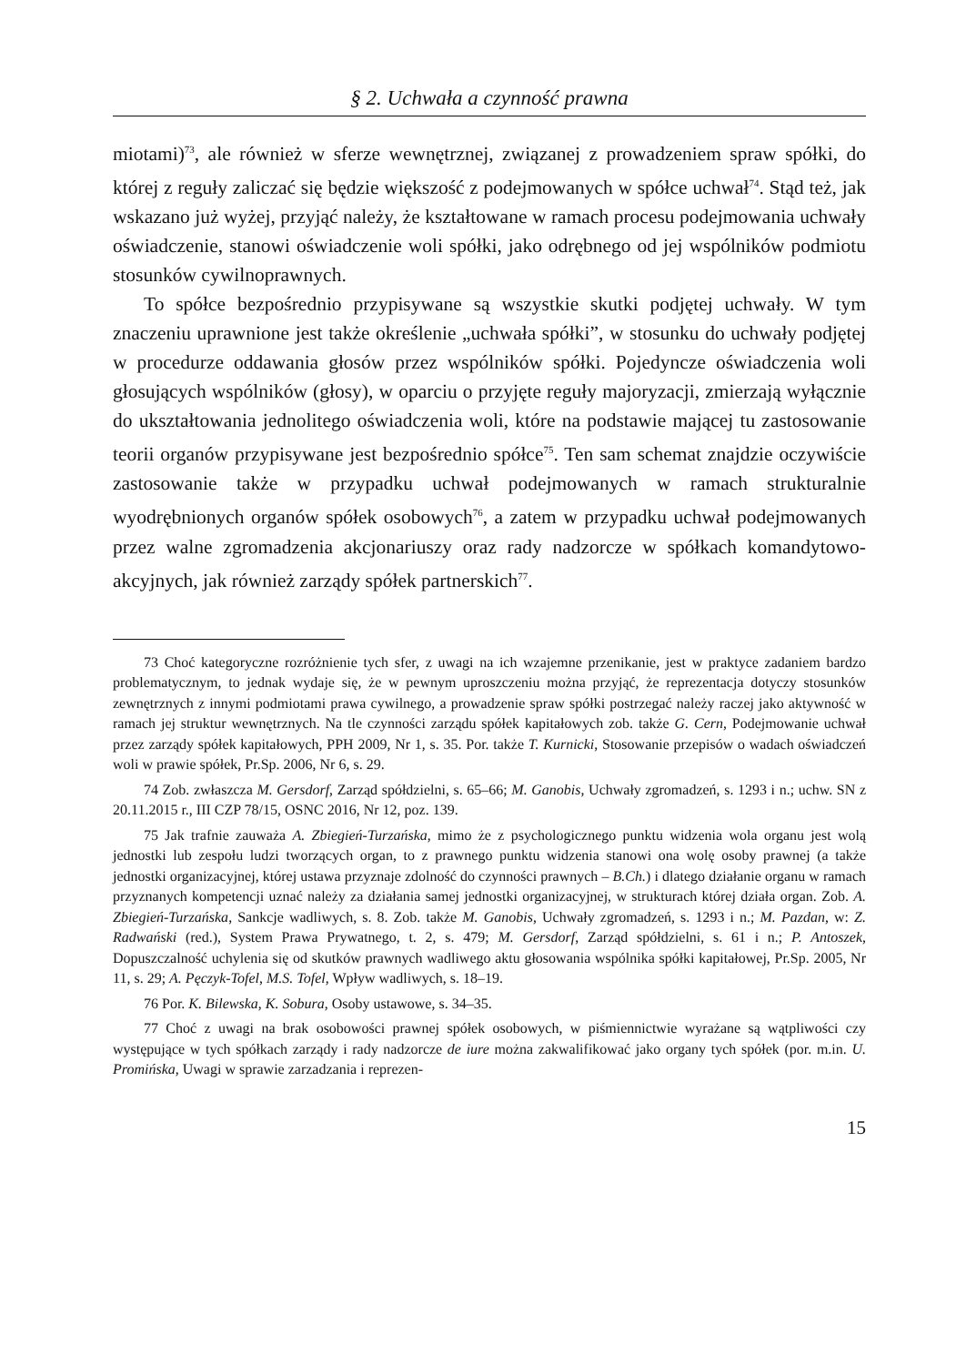§ 2. Uchwała a czynność prawna
miotami)<sup>73</sup>, ale również w sferze wewnętrznej, związanej z prowadzeniem spraw spółki, do której z reguły zaliczać się będzie większość z podejmowanych w spółce uchwał<sup>74</sup>. Stąd też, jak wskazano już wyżej, przyjąć należy, że kształtowane w ramach procesu podejmowania uchwały oświadczenie, stanowi oświadczenie woli spółki, jako odrębnego od jej wspólników podmiotu stosunków cywilnoprawnych.
To spółce bezpośrednio przypisywane są wszystkie skutki podjętej uchwały. W tym znaczeniu uprawnione jest także określenie „uchwała spółki”, w stosunku do uchwały podjętej w procedurze oddawania głosów przez wspólników spółki. Pojedyncze oświadczenia woli głosujących wspólników (głosy), w oparciu o przyjęte reguły majoryzacji, zmierzają wyłącznie do ukształtowania jednolitego oświadczenia woli, które na podstawie mającej tu zastosowanie teorii organów przypisywane jest bezpośrednio spółce<sup>75</sup>. Ten sam schemat znajdzie oczywiście zastosowanie także w przypadku uchwał podejmowanych w ramach strukturalnie wyodrębnionych organów spółek osobowych<sup>76</sup>, a zatem w przypadku uchwał podejmowanych przez walne zgromadzenia akcjonariuszy oraz rady nadzorcze w spółkach komandytowo-akcyjnych, jak również zarządy spółek partnerskich<sup>77</sup>.
73 Choć kategoryczne rozróżnienie tych sfer, z uwagi na ich wzajemne przenikanie, jest w praktyce zadaniem bardzo problematycznym, to jednak wydaje się, że w pewnym uproszczeniu można przyjąć, że reprezentacja dotyczy stosunków zewnętrznych z innymi podmiotami prawa cywilnego, a prowadzenie spraw spółki postrzegać należy raczej jako aktywność w ramach jej struktur wewnętrznych. Na tle czynności zarządu spółek kapitałowych zob. także G. Cern, Podejmowanie uchwał przez zarządy spółek kapitałowych, PPH 2009, Nr 1, s. 35. Por. także T. Kurnicki, Stosowanie przepisów o wadach oświadczeń woli w prawie spółek, Pr.Sp. 2006, Nr 6, s. 29.
74 Zob. zwłaszcza M. Gersdorf, Zarząd spółdzielni, s. 65–66; M. Ganobis, Uchwały zgromadzeń, s. 1293 i n.; uchw. SN z 20.11.2015 r., III CZP 78/15, OSNC 2016, Nr 12, poz. 139.
75 Jak trafnie zauważa A. Zbiegień-Turzańska, mimo że z psychologicznego punktu widzenia wola organu jest wolą jednostki lub zespołu ludzi tworzących organ, to z prawnego punktu widzenia stanowi ona wolę osoby prawnej (a także jednostki organizacyjnej, której ustawa przyznaje zdolność do czynności prawnych – B.Ch.) i dlatego działanie organu w ramach przyznanych kompetencji uznać należy za działania samej jednostki organizacyjnej, w strukturach której działa organ. Zob. A. Zbiegień-Turzańska, Sankcje wadliwych, s. 8. Zob. także M. Ganobis, Uchwały zgromadzeń, s. 1293 i n.; M. Pazdan, w: Z. Radwański (red.), System Prawa Prywatnego, t. 2, s. 479; M. Gersdorf, Zarząd spółdzielni, s. 61 i n.; P. Antoszek, Dopuszczalność uchylenia się od skutków prawnych wadliwego aktu głosowania wspólnika spółki kapitałowej, Pr.Sp. 2005, Nr 11, s. 29; A. Pęczyk-Tofel, M.S. Tofel, Wpływ wadliwych, s. 18–19.
76 Por. K. Bilewska, K. Sobura, Osoby ustawowe, s. 34–35.
77 Choć z uwagi na brak osobowości prawnej spółek osobowych, w piśmiennictwie wyrażane są wątpliwości czy występujące w tych spółkach zarządy i rady nadzorcze de iure można zakwalifikować jako organy tych spółek (por. m.in. U. Promińska, Uwagi w sprawie zarzadzania i reprezen-
15